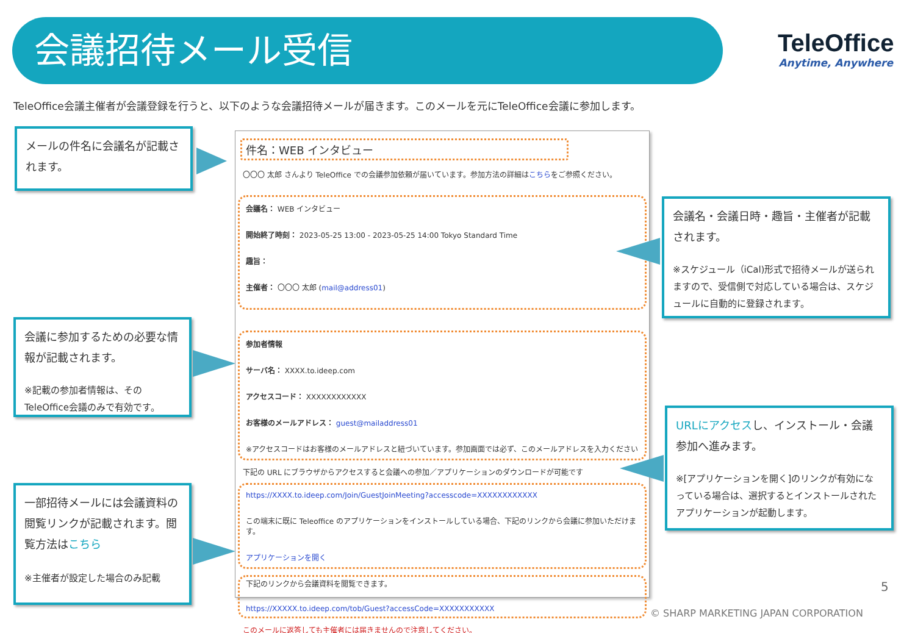会議招待メール受信
TeleOffice
Anytime, Anywhere
TeleOffice会議主催者が会議登録を行うと、以下のような会議招待メールが届きます。このメールを元にTeleOffice会議に参加します。
メールの件名に会議名が記載されます。
会議に参加するための必要な情報が記載されます。
※記載の参加者情報は、その
TeleOffice会議のみで有効です。
一部招待メールには会議資料の閲覧リンクが記載されます。閲覧方法はこちら
※主催者が設定した場合のみ記載
会議名・会議日時・趣旨・主催者が記載されます。
※スケジュール（iCal)形式で招待メールが送られますので、受信側で対応している場合は、スケジュールに自動的に登録されます。
URLにアクセスし、インストール・会議参加へ進みます。
※[アプリケーションを開く]のリンクが有効になっている場合は、選択するとインストールされたアプリケーションが起動します。
件名：WEB インタビュー
〇〇〇 太郎 さんより TeleOffice での会議参加依頼が届いています。参加方法の詳細はこちらをご参照ください。
会議名： WEB インタビュー
開始終了時刻： 2023-05-25 13:00 - 2023-05-25 14:00 Tokyo Standard Time
趣旨：
主催者： 〇〇〇 太郎 (mail@address01)
参加者情報
サーバ名： XXXX.to.ideep.com
アクセスコード： XXXXXXXXXXXX
お客様のメールアドレス： guest@mailaddress01
※アクセスコードはお客様のメールアドレスと紐づいています。参加画面では必ず、このメールアドレスを入力ください
下記の URL にブラウザからアクセスすると会議への参加／アプリケーションのダウンロードが可能です
https://XXXX.to.ideep.com/Join/GuestJoinMeeting?accesscode=XXXXXXXXXXXX
この端末に既に Teleoffice のアプリケーションをインストールしている場合、下記のリンクから会議に参加いただけます。
アプリケーションを開く
下記のリンクから会議資料を閲覧できます。
https://XXXXX.to.ideep.com/tob/Guest?accessCode=XXXXXXXXXXX
このメールに返答しても主催者には届きませんので注意してください。
5
© SHARP MARKETING JAPAN CORPORATION